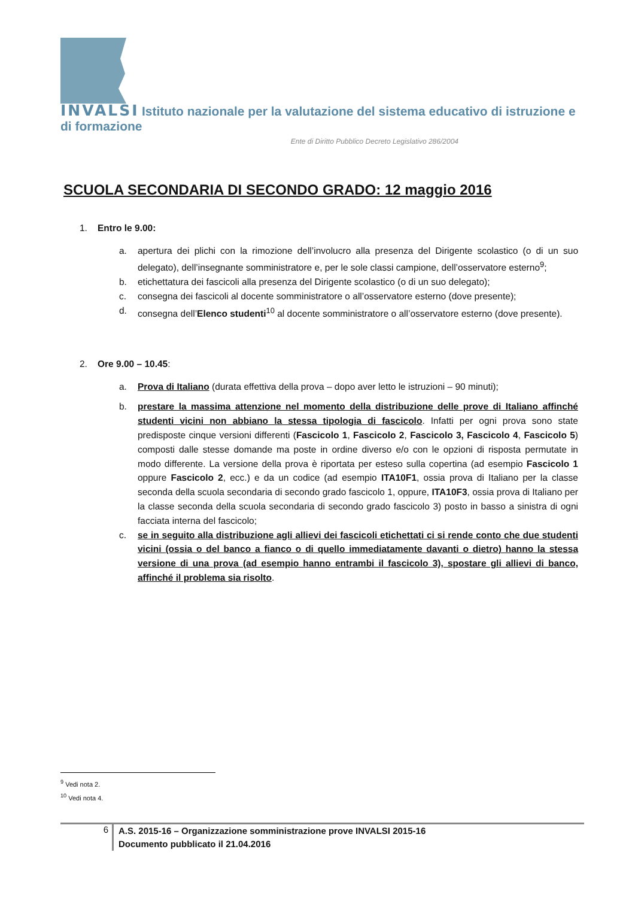INVALSI Istituto nazionale per la valutazione del sistema educativo di istruzione e di formazione
Ente di Diritto Pubblico Decreto Legislativo 286/2004
SCUOLA SECONDARIA DI SECONDO GRADO: 12 maggio 2016
1. Entro le 9.00:
a. apertura dei plichi con la rimozione dell’involucro alla presenza del Dirigente scolastico (o di un suo delegato), dell’insegnante somministratore e, per le sole classi campione, dell’osservatore esterno<sup>9</sup>;
b. etichettatura dei fascicoli alla presenza del Dirigente scolastico (o di un suo delegato);
c. consegna dei fascicoli al docente somministratore o all’osservatore esterno (dove presente);
d. consegna dell’Elenco studenti<sup>10</sup> al docente somministratore o all’osservatore esterno (dove presente).
2. Ore 9.00 – 10.45:
a. Prova di Italiano (durata effettiva della prova – dopo aver letto le istruzioni – 90 minuti);
b. prestare la massima attenzione nel momento della distribuzione delle prove di Italiano affinché studenti vicini non abbiano la stessa tipologia di fascicolo. Infatti per ogni prova sono state predisposte cinque versioni differenti (Fascicolo 1, Fascicolo 2, Fascicolo 3, Fascicolo 4, Fascicolo 5) composti dalle stesse domande ma poste in ordine diverso e/o con le opzioni di risposta permutate in modo differente. La versione della prova è riportata per esteso sulla copertina (ad esempio Fascicolo 1 oppure Fascicolo 2, ecc.) e da un codice (ad esempio ITA10F1, ossia prova di Italiano per la classe seconda della scuola secondaria di secondo grado fascicolo 1, oppure, ITA10F3, ossia prova di Italiano per la classe seconda della scuola secondaria di secondo grado fascicolo 3) posto in basso a sinistra di ogni facciata interna del fascicolo;
c. se in seguito alla distribuzione agli allievi dei fascicoli etichettati ci si rende conto che due studenti vicini (ossia o del banco a fianco o di quello immediatamente davanti o dietro) hanno la stessa versione di una prova (ad esempio hanno entrambi il fascicolo 3), spostare gli allievi di banco, affinché il problema sia risolto.
<sup>9</sup> Vedi nota 2.
<sup>10</sup> Vedi nota 4.
6 A.S. 2015-16 – Organizzazione somministrazione prove INVALSI 2015-16
Documento pubblicato il 21.04.2016